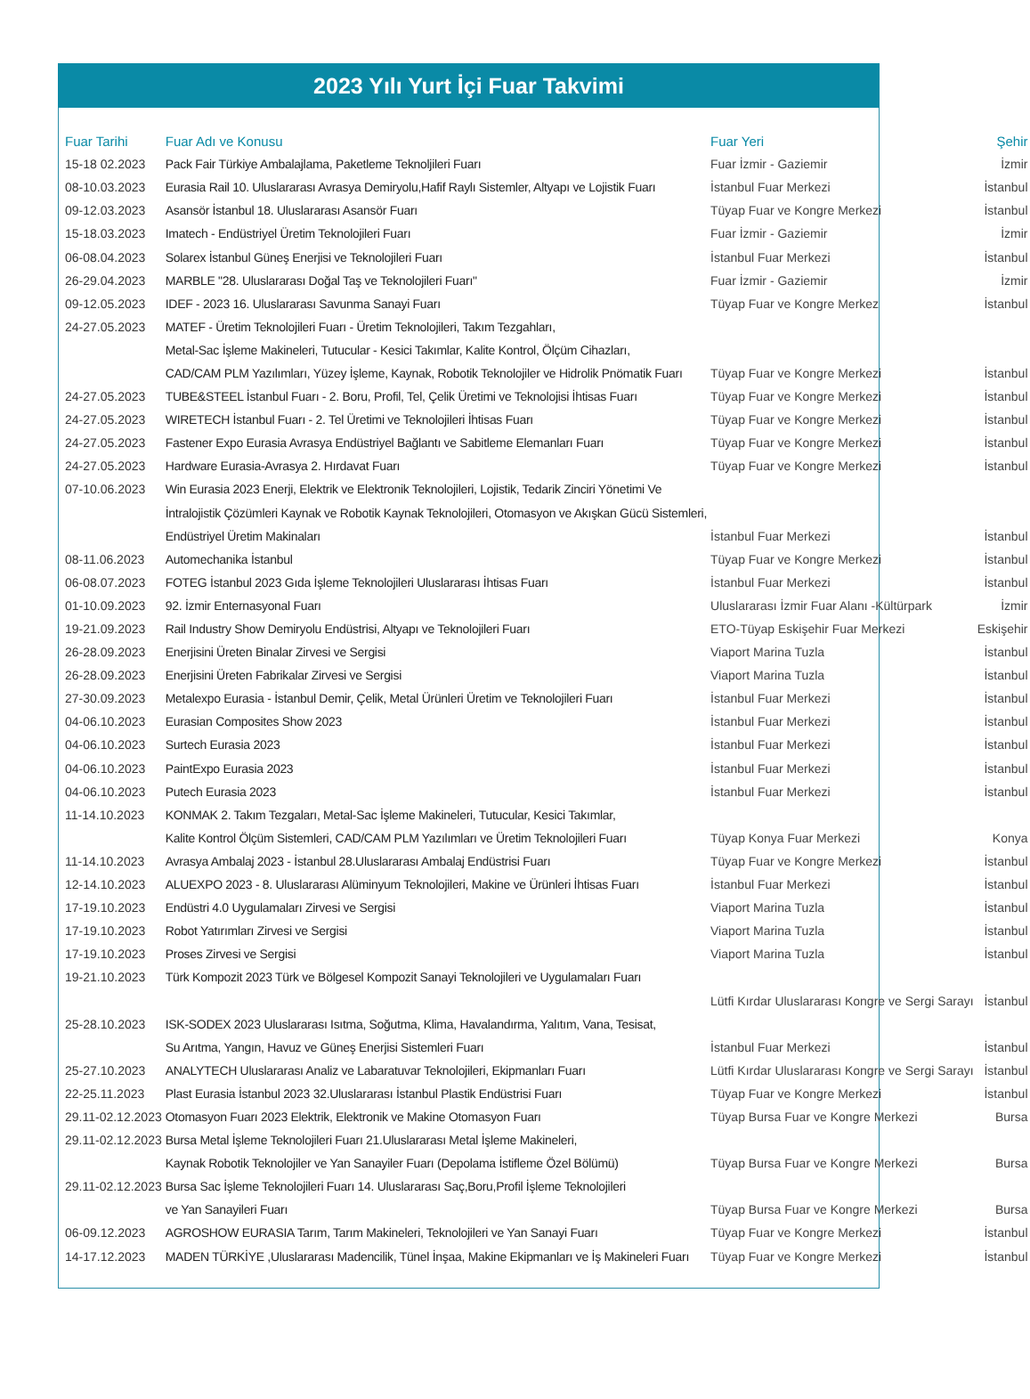2023 Yılı Yurt İçi Fuar Takvimi
| Fuar Tarihi | Fuar Adı ve Konusu | Fuar Yeri | Şehir |
| --- | --- | --- | --- |
| 15-18 02.2023 | Pack Fair Türkiye Ambalajlama, Paketleme Teknoljileri Fuarı | Fuar İzmir - Gaziemir | İzmir |
| 08-10.03.2023 | Eurasia Rail 10. Uluslararası Avrasya Demiryolu,Hafif Raylı Sistemler, Altyapı ve Lojistik Fuarı | İstanbul Fuar Merkezi | İstanbul |
| 09-12.03.2023 | Asansör İstanbul 18. Uluslararası Asansör Fuarı | Tüyap Fuar ve Kongre Merkezi | İstanbul |
| 15-18.03.2023 | Imatech - Endüstriyel Üretim Teknolojileri Fuarı | Fuar İzmir - Gaziemir | İzmir |
| 06-08.04.2023 | Solarex İstanbul Güneş Enerjisi ve Teknolojileri Fuarı | İstanbul Fuar Merkezi | İstanbul |
| 26-29.04.2023 | MARBLE "28. Uluslararası Doğal Taş ve Teknolojileri Fuarı" | Fuar İzmir - Gaziemir | İzmir |
| 09-12.05.2023 | IDEF - 2023 16. Uluslararası Savunma Sanayi Fuarı | Tüyap Fuar ve Kongre Merkez | İstanbul |
| 24-27.05.2023 | MATEF - Üretim Teknolojileri Fuarı - Üretim Teknolojileri, Takım Tezgahları, | | |
| | Metal-Sac İşleme Makineleri, Tutucular - Kesici Takımlar, Kalite Kontrol, Ölçüm Cihazları, | | |
| | CAD/CAM PLM Yazılımları, Yüzey İşleme, Kaynak, Robotik Teknolojiler ve Hidrolik Pnömatik Fuarı | Tüyap Fuar ve Kongre Merkezi | İstanbul |
| 24-27.05.2023 | TUBE&STEEL İstanbul Fuarı - 2. Boru, Profil, Tel, Çelik Üretimi ve Teknolojisi İhtisas Fuarı | Tüyap Fuar ve Kongre Merkezi | İstanbul |
| 24-27.05.2023 | WIRETECH İstanbul Fuarı - 2. Tel Üretimi ve Teknolojileri İhtisas Fuarı | Tüyap Fuar ve Kongre Merkezi | İstanbul |
| 24-27.05.2023 | Fastener Expo Eurasia Avrasya Endüstriyel Bağlantı ve Sabitleme Elemanları Fuarı | Tüyap Fuar ve Kongre Merkezi | İstanbul |
| 24-27.05.2023 | Hardware Eurasia-Avrasya 2. Hırdavat Fuarı | Tüyap Fuar ve Kongre Merkezi | İstanbul |
| 07-10.06.2023 | Win Eurasia 2023 Enerji, Elektrik ve Elektronik Teknolojileri, Lojistik, Tedarik Zinciri Yönetimi Ve | | |
| | İntralojistik Çözümleri Kaynak ve Robotik Kaynak Teknolojileri, Otomasyon ve Akışkan Gücü Sistemleri, | | |
| | Endüstriyel Üretim Makinaları | İstanbul Fuar Merkezi | İstanbul |
| 08-11.06.2023 | Automechanika İstanbul | Tüyap Fuar ve Kongre Merkezi | İstanbul |
| 06-08.07.2023 | FOTEG İstanbul 2023 Gıda İşleme Teknolojileri Uluslararası İhtisas Fuarı | İstanbul Fuar Merkezi | İstanbul |
| 01-10.09.2023 | 92. İzmir Enternasyonal Fuarı | Uluslararası İzmir Fuar Alanı -Kültürpark | İzmir |
| 19-21.09.2023 | Rail Industry Show Demiryolu Endüstrisi, Altyapı ve Teknolojileri Fuarı | ETO-Tüyap Eskişehir Fuar Merkezi | Eskişehir |
| 26-28.09.2023 | Enerjisini Üreten Binalar Zirvesi ve Sergisi | Viaport Marina Tuzla | İstanbul |
| 26-28.09.2023 | Enerjisini Üreten Fabrikalar Zirvesi ve Sergisi | Viaport Marina Tuzla | İstanbul |
| 27-30.09.2023 | Metalexpo Eurasia - İstanbul Demir, Çelik, Metal Ürünleri Üretim ve Teknolojileri Fuarı | İstanbul Fuar Merkezi | İstanbul |
| 04-06.10.2023 | Eurasian Composites Show 2023 | İstanbul Fuar Merkezi | İstanbul |
| 04-06.10.2023 | Surtech Eurasia 2023 | İstanbul Fuar Merkezi | İstanbul |
| 04-06.10.2023 | PaintExpo Eurasia 2023 | İstanbul Fuar Merkezi | İstanbul |
| 04-06.10.2023 | Putech Eurasia 2023 | İstanbul Fuar Merkezi | İstanbul |
| 11-14.10.2023 | KONMAK 2. Takım Tezgaları, Metal-Sac İşleme Makineleri, Tutucular, Kesici Takımlar, | | |
| | Kalite Kontrol Ölçüm Sistemleri, CAD/CAM PLM Yazılımları ve Üretim Teknolojileri Fuarı | Tüyap Konya Fuar Merkezi | Konya |
| 11-14.10.2023 | Avrasya Ambalaj 2023 - İstanbul 28.Uluslararası Ambalaj Endüstrisi Fuarı | Tüyap Fuar ve Kongre Merkezi | İstanbul |
| 12-14.10.2023 | ALUEXPO 2023 - 8. Uluslararası Alüminyum Teknolojileri, Makine ve Ürünleri İhtisas Fuarı | İstanbul Fuar Merkezi | İstanbul |
| 17-19.10.2023 | Endüstri 4.0 Uygulamaları Zirvesi ve Sergisi | Viaport Marina Tuzla | İstanbul |
| 17-19.10.2023 | Robot Yatırımları Zirvesi ve Sergisi | Viaport Marina Tuzla | İstanbul |
| 17-19.10.2023 | Proses Zirvesi ve Sergisi | Viaport Marina Tuzla | İstanbul |
| 19-21.10.2023 | Türk Kompozit 2023 Türk ve Bölgesel Kompozit Sanayi Teknolojileri ve Uygulamaları Fuarı | | |
| | | Lütfi Kırdar Uluslararası Kongre ve Sergi Sarayı | İstanbul |
| 25-28.10.2023 | ISK-SODEX 2023 Uluslararası Isıtma, Soğutma, Klima, Havalandırma, Yalıtım, Vana, Tesisat, | | |
| | Su Arıtma, Yangın, Havuz ve Güneş Enerjisi Sistemleri Fuarı | İstanbul Fuar Merkezi | İstanbul |
| 25-27.10.2023 | ANALYTECH Uluslararası Analiz ve Labaratuvar Teknolojileri, Ekipmanları Fuarı | Lütfi Kırdar Uluslararası Kongre ve Sergi Sarayı | İstanbul |
| 22-25.11.2023 | Plast Eurasia İstanbul 2023 32.Uluslararası İstanbul Plastik Endüstrisi Fuarı | Tüyap Fuar ve Kongre Merkezi | İstanbul |
| 29.11-02.12.2023 | Otomasyon Fuarı 2023 Elektrik, Elektronik ve Makine Otomasyon Fuarı | Tüyap Bursa Fuar ve Kongre Merkezi | Bursa |
| 29.11-02.12.2023 | Bursa Metal İşleme Teknolojileri Fuarı 21.Uluslararası Metal İşleme Makineleri, | | |
| | Kaynak Robotik Teknolojiler ve Yan Sanayiler Fuarı (Depolama İstifleme Özel Bölümü) | Tüyap Bursa Fuar ve Kongre Merkezi | Bursa |
| 29.11-02.12.2023 | Bursa Sac İşleme Teknolojileri Fuarı 14. Uluslararası Saç,Boru,Profil İşleme Teknolojileri | | |
| | ve Yan Sanayileri Fuarı | Tüyap Bursa Fuar ve Kongre Merkezi | Bursa |
| 06-09.12.2023 | AGROSHOW EURASIA Tarım, Tarım Makineleri, Teknolojileri ve Yan Sanayi Fuarı | Tüyap Fuar ve Kongre Merkezi | İstanbul |
| 14-17.12.2023 | MADEN TÜRKİYE ,Uluslararası Madencilik, Tünel İnşaa, Makine Ekipmanları ve İş Makineleri Fuarı | Tüyap Fuar ve Kongre Merkezi | İstanbul |